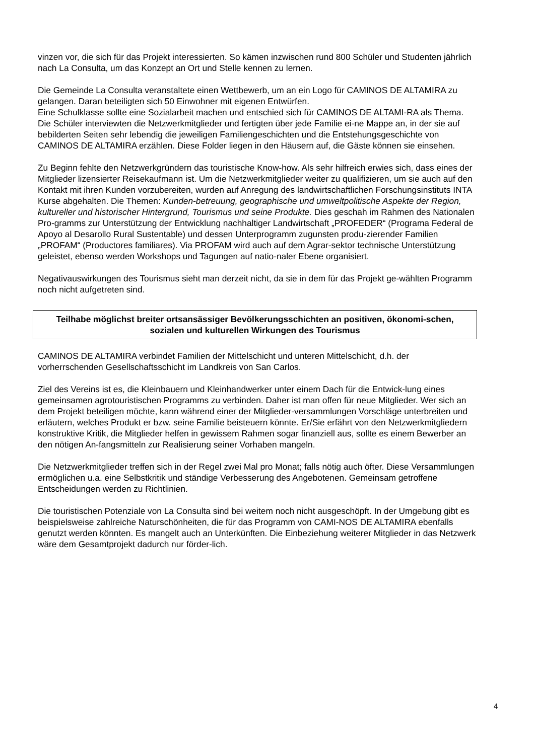vinzen vor, die sich für das Projekt interessierten. So kämen inzwischen rund 800 Schüler und Studenten jährlich nach La Consulta, um das Konzept an Ort und Stelle kennen zu lernen.
Die Gemeinde La Consulta veranstaltete einen Wettbewerb, um an ein Logo für CAMINOS DE ALTAMIRA zu gelangen. Daran beteiligten sich 50 Einwohner mit eigenen Entwürfen.
Eine Schulklasse sollte eine Sozialarbeit machen und entschied sich für CAMINOS DE ALTAMI-RA als Thema. Die Schüler interviewten die Netzwerkmitglieder und fertigten über jede Familie ei-ne Mappe an, in der sie auf bebilderten Seiten sehr lebendig die jeweiligen Familiengeschichten und die Entstehungsgeschichte von CAMINOS DE ALTAMIRA erzählen. Diese Folder liegen in den Häusern auf, die Gäste können sie einsehen.
Zu Beginn fehlte den Netzwerkgründern das touristische Know-how. Als sehr hilfreich erwies sich, dass eines der Mitglieder lizensierter Reisekaufmann ist. Um die Netzwerkmitglieder weiter zu qualifizieren, um sie auch auf den Kontakt mit ihren Kunden vorzubereiten, wurden auf Anregung des landwirtschaftlichen Forschungsinstituts INTA Kurse abgehalten. Die Themen: Kunden-betreuung, geographische und umweltpolitische Aspekte der Region, kultureller und historischer Hintergrund, Tourismus und seine Produkte. Dies geschah im Rahmen des Nationalen Pro-gramms zur Unterstützung der Entwicklung nachhaltiger Landwirtschaft „PROFEDER“ (Programa Federal de Apoyo al Desarollo Rural Sustentable) und dessen Unterprogramm zugunsten produ-zierender Familien „PROFAM“ (Productores familiares). Via PROFAM wird auch auf dem Agrar-sektor technische Unterstützung geleistet, ebenso werden Workshops und Tagungen auf natio-naler Ebene organisiert.
Negativauswirkungen des Tourismus sieht man derzeit nicht, da sie in dem für das Projekt ge-wählten Programm noch nicht aufgetreten sind.
Teilhabe möglichst breiter ortsansässiger Bevölkerungsschichten an positiven, ökonomi-schen, sozialen und kulturellen Wirkungen des Tourismus
CAMINOS DE ALTAMIRA verbindet Familien der Mittelschicht und unteren Mittelschicht, d.h. der vorherrschenden Gesellschaftsschicht im Landkreis von San Carlos.
Ziel des Vereins ist es, die Kleinbauern und Kleinhandwerker unter einem Dach für die Entwick-lung eines gemeinsamen agrotouristischen Programms zu verbinden. Daher ist man offen für neue Mitglieder. Wer sich an dem Projekt beteiligen möchte, kann während einer der Mitglieder-versammlungen Vorschläge unterbreiten und erläutern, welches Produkt er bzw. seine Familie beisteuern könnte. Er/Sie erfährt von den Netzwerkmitgliedern konstruktive Kritik, die Mitglieder helfen in gewissem Rahmen sogar finanziell aus, sollte es einem Bewerber an den nötigen An-fangsmitteln zur Realisierung seiner Vorhaben mangeln.
Die Netzwerkmitglieder treffen sich in der Regel zwei Mal pro Monat; falls nötig auch öfter. Diese Versammlungen ermöglichen u.a. eine Selbstkritik und ständige Verbesserung des Angebotenen. Gemeinsam getroffene Entscheidungen werden zu Richtlinien.
Die touristischen Potenziale von La Consulta sind bei weitem noch nicht ausgeschöpft. In der Umgebung gibt es beispielsweise zahlreiche Naturschönheiten, die für das Programm von CAMI-NOS DE ALTAMIRA ebenfalls genutzt werden könnten. Es mangelt auch an Unterkünften. Die Einbeziehung weiterer Mitglieder in das Netzwerk wäre dem Gesamtprojekt dadurch nur förder-lich.
4